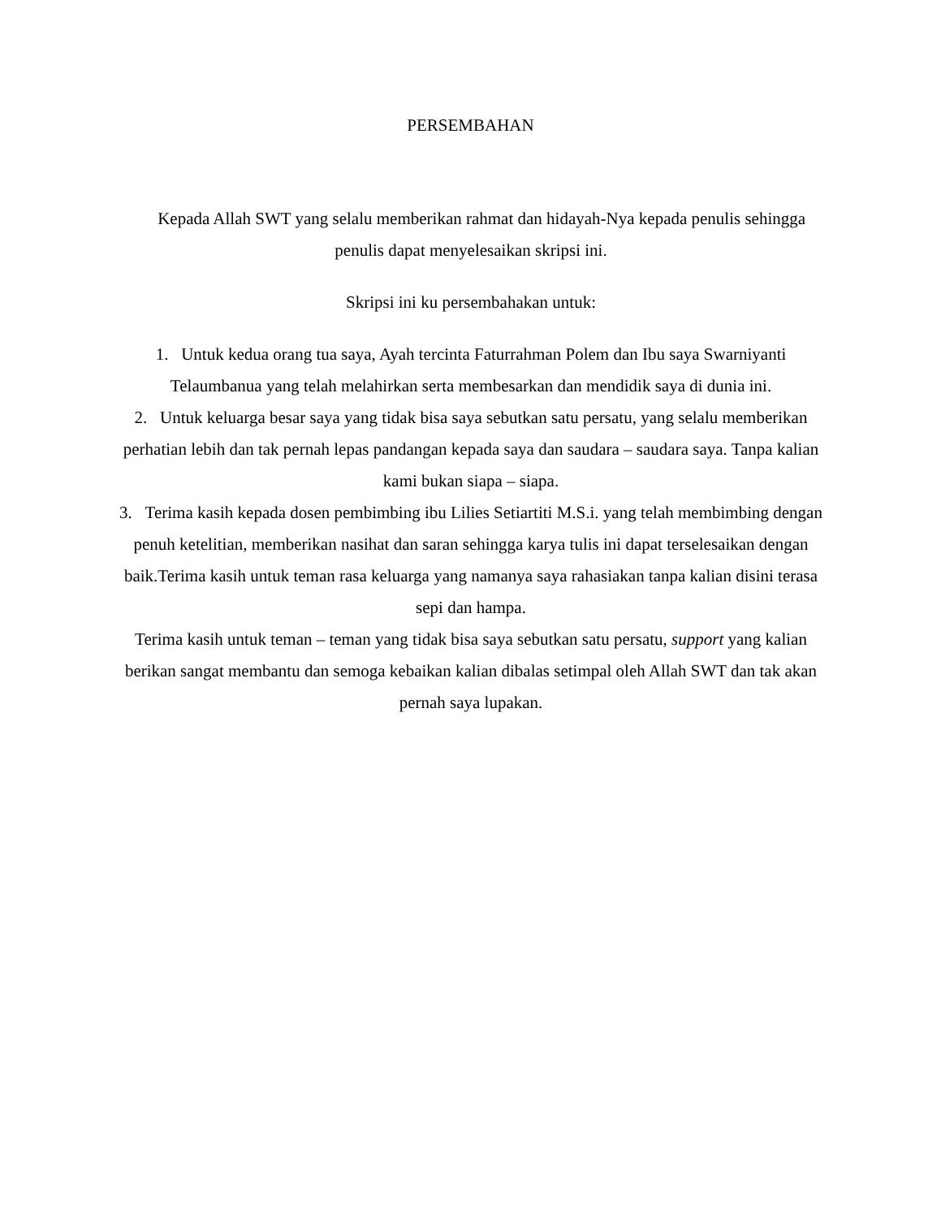PERSEMBAHAN
Kepada Allah SWT yang selalu memberikan rahmat dan hidayah-Nya kepada penulis sehingga penulis dapat menyelesaikan skripsi ini.
Skripsi ini ku persembahakan untuk:
1. Untuk kedua orang tua saya, Ayah tercinta Faturrahman Polem dan Ibu saya Swarniyanti Telaumbanua yang telah melahirkan serta membesarkan dan mendidik saya di dunia ini.
2. Untuk keluarga besar saya yang tidak bisa saya sebutkan satu persatu, yang selalu memberikan perhatian lebih dan tak pernah lepas pandangan kepada saya dan saudara – saudara saya. Tanpa kalian kami bukan siapa – siapa.
3. Terima kasih kepada dosen pembimbing ibu Lilies Setiartiti M.S.i. yang telah membimbing dengan penuh ketelitian, memberikan nasihat dan saran sehingga karya tulis ini dapat terselesaikan dengan baik.Terima kasih untuk teman rasa keluarga yang namanya saya rahasiakan tanpa kalian disini terasa sepi dan hampa.
Terima kasih untuk teman – teman yang tidak bisa saya sebutkan satu persatu, support yang kalian berikan sangat membantu dan semoga kebaikan kalian dibalas setimpal oleh Allah SWT dan tak akan pernah saya lupakan.